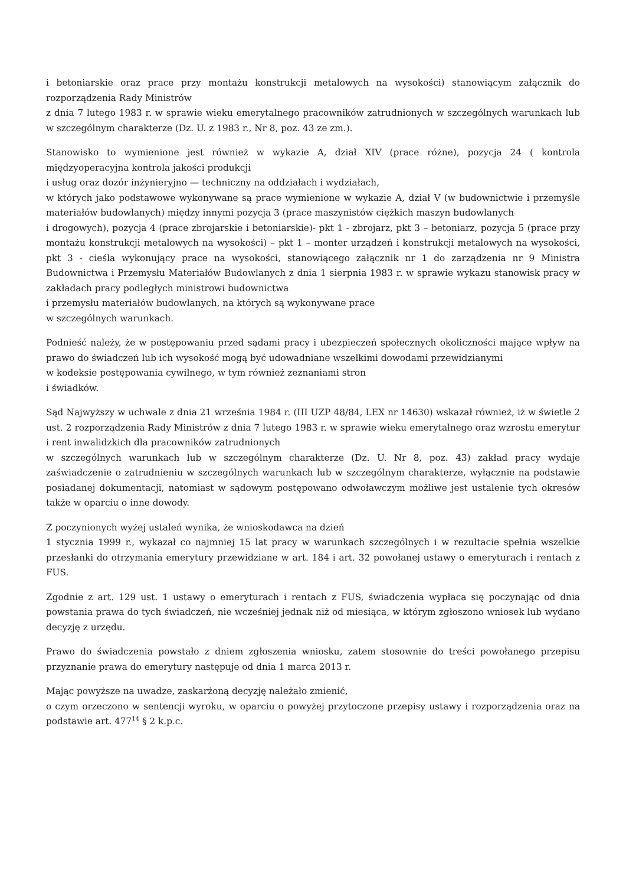i betoniarskie oraz prace przy montażu konstrukcji metalowych na wysokości) stanowiącym załącznik do rozporządzenia Rady Ministrów
z dnia 7 lutego 1983 r. w sprawie wieku emerytalnego pracowników zatrudnionych w szczególnych warunkach lub w szczególnym charakterze (Dz. U. z 1983 r., Nr 8, poz. 43 ze zm.).
Stanowisko to wymienione jest również w wykazie A, dział XIV (prace różne), pozycja 24 ( kontrola międzyoperacyjna kontrola jakości produkcji
i usług oraz dozór inżynieryjno — techniczny na oddziałach i wydziałach,
w których jako podstawowe wykonywane są prace wymienione w wykazie A, dział V (w budownictwie i przemyśle materiałów budowlanych) między innymi pozycja 3 (prace maszynistów ciężkich maszyn budowlanych
i drogowych), pozycja 4 (prace zbrojarskie i betoniarskie)- pkt 1 - zbrojarz, pkt 3 – betoniarz, pozycja 5 (prace przy montażu konstrukcji metalowych na wysokości) – pkt 1 – monter urządzeń i konstrukcji metalowych na wysokości, pkt 3 - cieśla wykonujący prace na wysokości, stanowiącego załącznik nr 1 do zarządzenia nr 9 Ministra Budownictwa i Przemysłu Materiałów Budowlanych z dnia 1 sierpnia 1983 r. w sprawie wykazu stanowisk pracy w zakładach pracy podległych ministrowi budownictwa
i przemysłu materiałów budowlanych, na których są wykonywane prace
w szczególnych warunkach.
Podnieść należy, że w postępowaniu przed sądami pracy i ubezpieczeń społecznych okoliczności mające wpływ na prawo do świadczeń lub ich wysokość mogą być udowadniane wszelkimi dowodami przewidzianymi
w kodeksie postępowania cywilnego, w tym również zeznaniami stron
i świadków.
Sąd Najwyższy w uchwale z dnia 21 września 1984 r. (III UZP 48/84, LEX nr 14630) wskazał również, iż w świetle 2 ust. 2 rozporządzenia Rady Ministrów z dnia 7 lutego 1983 r. w sprawie wieku emerytalnego oraz wzrostu emerytur i rent inwalidzkich dla pracowników zatrudnionych
w szczególnych warunkach lub w szczególnym charakterze (Dz. U. Nr 8, poz. 43) zakład pracy wydaje zaświadczenie o zatrudnieniu w szczególnych warunkach lub w szczególnym charakterze, wyłącznie na podstawie posiadanej dokumentacji, natomiast w sądowym postępowano odwoławczym możliwe jest ustalenie tych okresów także w oparciu o inne dowody.
Z poczynionych wyżej ustaleń wynika, że wnioskodawca na dzień
1 stycznia 1999 r., wykazał co najmniej 15 lat pracy w warunkach szczególnych i w rezultacie spełnia wszelkie przesłanki do otrzymania emerytury przewidziane w art. 184 i art. 32 powołanej ustawy o emeryturach i rentach z FUS.
Zgodnie z art. 129 ust. 1 ustawy o emeryturach i rentach z FUS, świadczenia wypłaca się poczynając od dnia powstania prawa do tych świadczeń, nie wcześniej jednak niż od miesiąca, w którym zgłoszono wniosek lub wydano decyzję z urzędu.
Prawo do świadczenia powstało z dniem zgłoszenia wniosku, zatem stosownie do treści powołanego przepisu przyznanie prawa do emerytury następuje od dnia 1 marca 2013 r.
Mając powyższe na uwadze, zaskarżoną decyzję należało zmienić,
o czym orzeczono w sentencji wyroku, w oparciu o powyżej przytoczone przepisy ustawy i rozporządzenia oraz na podstawie art. 477<sup>14</sup> § 2 k.p.c.